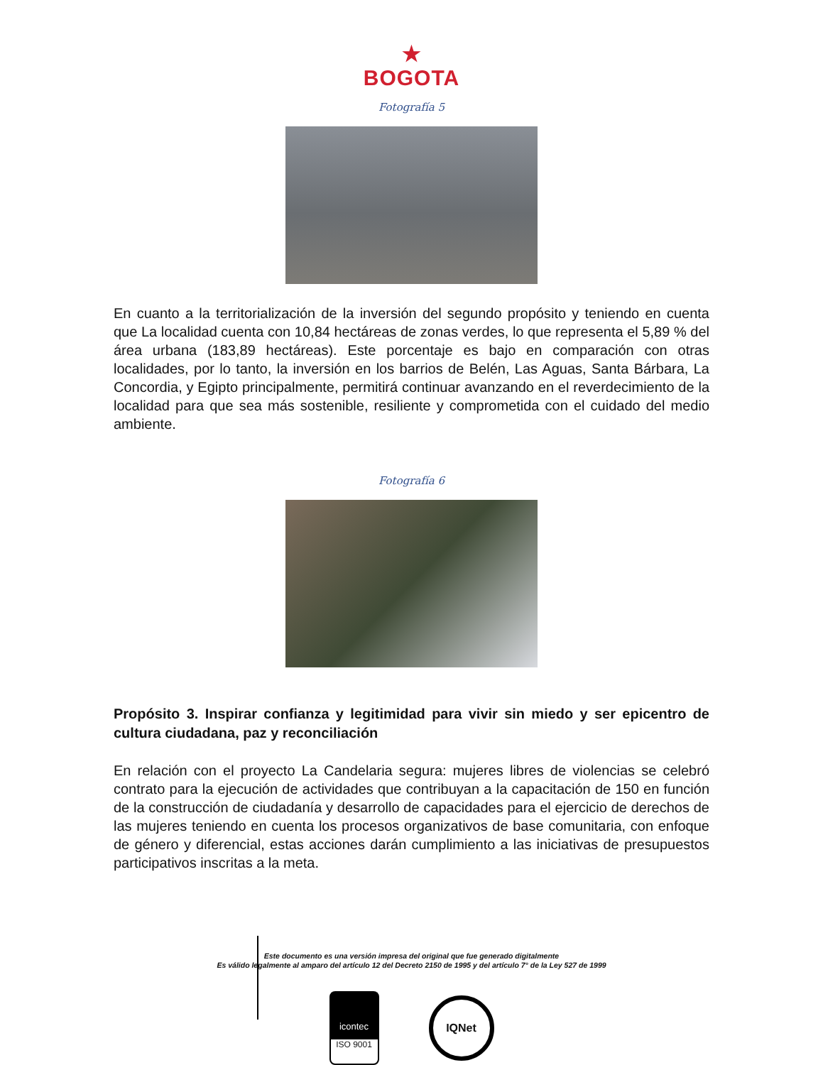★
BOGOTA
Fotografía 5
En cuanto a la territorialización de la inversión del segundo propósito y teniendo en cuenta que La localidad cuenta con 10,84 hectáreas de zonas verdes, lo que representa el 5,89 % del área urbana (183,89 hectáreas). Este porcentaje es bajo en comparación con otras localidades, por lo tanto, la inversión en los barrios de Belén, Las Aguas, Santa Bárbara, La Concordia, y Egipto principalmente, permitirá continuar avanzando en el reverdecimiento de la localidad para que sea más sostenible, resiliente y comprometida con el cuidado del medio ambiente.
Fotografía 6
Propósito 3. Inspirar confianza y legitimidad para vivir sin miedo y ser epicentro de cultura ciudadana, paz y reconciliación
En relación con el proyecto La Candelaria segura: mujeres libres de violencias se celebró contrato para la ejecución de actividades que contribuyan a la capacitación de 150 en función de la construcción de ciudadanía y desarrollo de capacidades para el ejercicio de derechos de las mujeres teniendo en cuenta los procesos organizativos de base comunitaria, con enfoque de género y diferencial, estas acciones darán cumplimiento a las iniciativas de presupuestos participativos inscritas a la meta.
Este documento es una versión impresa del original que fue generado digitalmente
Es válido legalmente al amparo del artículo 12 del Decreto 2150 de 1995 y del artículo 7° de la Ley 527 de 1999
icontec
ISO 9001
IQNet